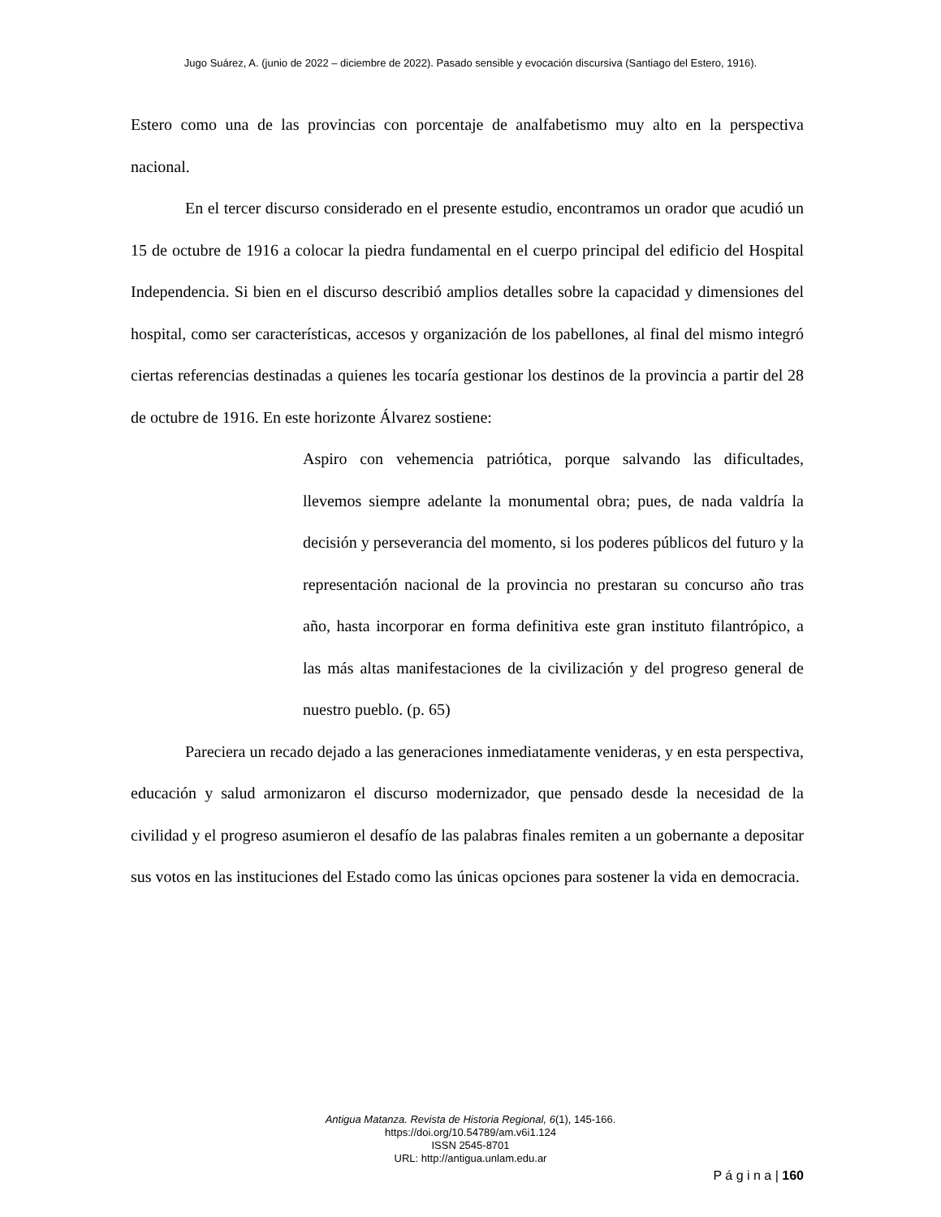Jugo Suárez, A. (junio de 2022 – diciembre de 2022). Pasado sensible y evocación discursiva (Santiago del Estero, 1916).
Estero como una de las provincias con porcentaje de analfabetismo muy alto en la perspectiva nacional.
En el tercer discurso considerado en el presente estudio, encontramos un orador que acudió un 15 de octubre de 1916 a colocar la piedra fundamental en el cuerpo principal del edificio del Hospital Independencia. Si bien en el discurso describió amplios detalles sobre la capacidad y dimensiones del hospital, como ser características, accesos y organización de los pabellones, al final del mismo integró ciertas referencias destinadas a quienes les tocaría gestionar los destinos de la provincia a partir del 28 de octubre de 1916. En este horizonte Álvarez sostiene:
Aspiro con vehemencia patriótica, porque salvando las dificultades, llevemos siempre adelante la monumental obra; pues, de nada valdría la decisión y perseverancia del momento, si los poderes públicos del futuro y la representación nacional de la provincia no prestaran su concurso año tras año, hasta incorporar en forma definitiva este gran instituto filantrópico, a las más altas manifestaciones de la civilización y del progreso general de nuestro pueblo. (p. 65)
Pareciera un recado dejado a las generaciones inmediatamente venideras, y en esta perspectiva, educación y salud armonizaron el discurso modernizador, que pensado desde la necesidad de la civilidad y el progreso asumieron el desafío de las palabras finales remiten a un gobernante a depositar sus votos en las instituciones del Estado como las únicas opciones para sostener la vida en democracia.
Antigua Matanza. Revista de Historia Regional, 6(1), 145-166.
https://doi.org/10.54789/am.v6i1.124
ISSN 2545-8701
URL: http://antigua.unlam.edu.ar
P á g i n a | 160